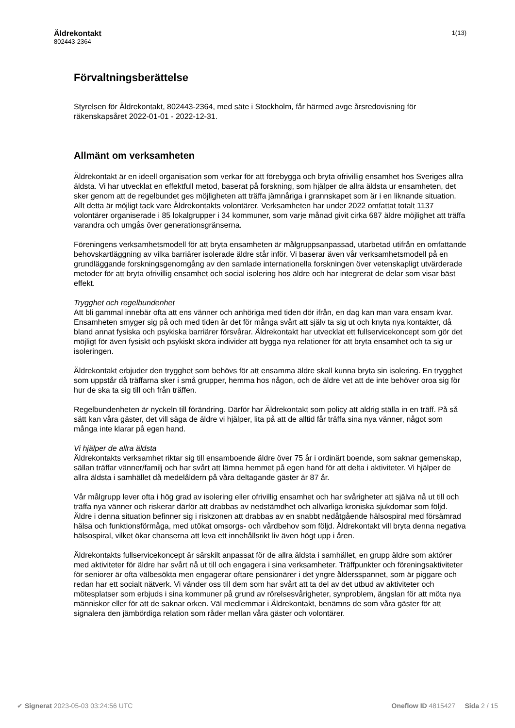Äldrekontakt
802443-2364
1(13)
Förvaltningsberättelse
Styrelsen för Äldrekontakt, 802443-2364, med säte i Stockholm, får härmed avge årsredovisning för räkenskapsåret 2022-01-01 - 2022-12-31.
Allmänt om verksamheten
Äldrekontakt är en ideell organisation som verkar för att förebygga och bryta ofrivillig ensamhet hos Sveriges allra äldsta. Vi har utvecklat en effektfull metod, baserat på forskning, som hjälper de allra äldsta ur ensamheten, det sker genom att de regelbundet ges möjligheten att träffa jämnåriga i grannskapet som är i en liknande situation. Allt detta är möjligt tack vare Äldrekontakts volontärer. Verksamheten har under 2022 omfattat totalt 1137 volontärer organiserade i 85 lokalgrupper i 34 kommuner, som varje månad givit cirka 687 äldre möjlighet att träffa varandra och umgås över generationsgränserna.
Föreningens verksamhetsmodell för att bryta ensamheten är målgruppsanpassad, utarbetad utifrån en omfattande behovskartläggning av vilka barriärer isolerade äldre står inför. Vi baserar även vår verksamhetsmodell på en grundläggande forskningsgenomgång av den samlade internationella forskningen över vetenskapligt utvärderade metoder för att bryta ofrivillig ensamhet och social isolering hos äldre och har integrerat de delar som visar bäst effekt.
Trygghet och regelbundenhet
Att bli gammal innebär ofta att ens vänner och anhöriga med tiden dör ifrån, en dag kan man vara ensam kvar. Ensamheten smyger sig på och med tiden är det för många svårt att själv ta sig ut och knyta nya kontakter, då bland annat fysiska och psykiska barriärer försvårar. Äldrekontakt har utvecklat ett fullservicekoncept som gör det möjligt för även fysiskt och psykiskt sköra individer att bygga nya relationer för att bryta ensamhet och ta sig ur isoleringen.
Äldrekontakt erbjuder den trygghet som behövs för att ensamma äldre skall kunna bryta sin isolering. En trygghet som uppstår då träffarna sker i små grupper, hemma hos någon, och de äldre vet att de inte behöver oroa sig för hur de ska ta sig till och från träffen.
Regelbundenheten är nyckeln till förändring. Därför har Äldrekontakt som policy att aldrig ställa in en träff. På så sätt kan våra gäster, det vill säga de äldre vi hjälper, lita på att de alltid får träffa sina nya vänner, något som många inte klarar på egen hand.
Vi hjälper de allra äldsta
Äldrekontakts verksamhet riktar sig till ensamboende äldre över 75 år i ordinärt boende, som saknar gemenskap, sällan träffar vänner/familj och har svårt att lämna hemmet på egen hand för att delta i aktiviteter. Vi hjälper de allra äldsta i samhället då medelåldern på våra deltagande gäster är 87 år.
Vår målgrupp lever ofta i hög grad av isolering eller ofrivillig ensamhet och har svårigheter att själva nå ut till och träffa nya vänner och riskerar därför att drabbas av nedstämdhet och allvarliga kroniska sjukdomar som följd. Äldre i denna situation befinner sig i riskzonen att drabbas av en snabbt nedåtgående hälsospiral med försämrad hälsa och funktionsförmåga, med utökat omsorgs- och vårdbehov som följd. Äldrekontakt vill bryta denna negativa hälsospiral, vilket ökar chanserna att leva ett innehållsrikt liv även högt upp i åren.
Äldrekontakts fullservicekoncept är särskilt anpassat för de allra äldsta i samhället, en grupp äldre som aktörer med aktiviteter för äldre har svårt nå ut till och engagera i sina verksamheter. Träffpunkter och föreningsaktiviteter för seniorer är ofta välbesökta men engagerar oftare pensionärer i det yngre åldersspannet, som är piggare och redan har ett socialt nätverk. Vi vänder oss till dem som har svårt att ta del av det utbud av aktiviteter och mötesplatser som erbjuds i sina kommuner på grund av rörelsesvårigheter, synproblem, ängslan för att möta nya människor eller för att de saknar orken. Väl medlemmar i Äldrekontakt, benämns de som våra gäster för att signalera den jämbördiga relation som råder mellan våra gäster och volontärer.
✔ Signerat 2023-05-03 03:24:56 UTC Oneflow ID 4815427 Sida 2 / 15